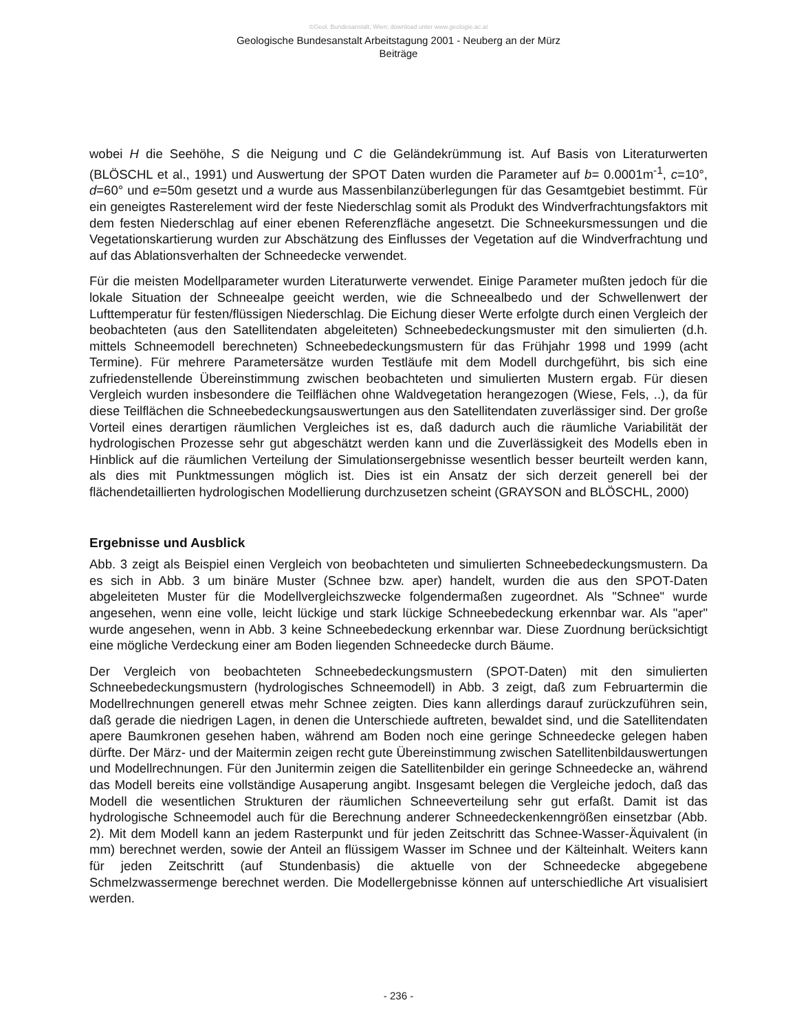©Geol. Bundesanstalt, Wien; download unter www.geologie.ac.at
Geologische Bundesanstalt Arbeitstagung 2001 - Neuberg an der Mürz
Beiträge
wobei H die Seehöhe, S die Neigung und C die Geländekrümmung ist. Auf Basis von Literaturwerten (BLÖSCHL et al., 1991) und Auswertung der SPOT Daten wurden die Parameter auf b= 0.0001m<sup>-1</sup>, c=10°, d=60° und e=50m gesetzt und a wurde aus Massenbilanzüberlegungen für das Gesamtgebiet bestimmt. Für ein geneigtes Rasterelement wird der feste Niederschlag somit als Produkt des Windverfrachtungsfaktors mit dem festen Niederschlag auf einer ebenen Referenzfläche angesetzt. Die Schneekursmessungen und die Vegetationskartierung wurden zur Abschätzung des Einflusses der Vegetation auf die Windverfrachtung und auf das Ablationsverhalten der Schneedecke verwendet.
Für die meisten Modellparameter wurden Literaturwerte verwendet. Einige Parameter mußten jedoch für die lokale Situation der Schneealpe geeicht werden, wie die Schneealbedo und der Schwellenwert der Lufttemperatur für festen/flüssigen Niederschlag. Die Eichung dieser Werte erfolgte durch einen Vergleich der beobachteten (aus den Satellitendaten abgeleiteten) Schneebedeckungsmuster mit den simulierten (d.h. mittels Schneemodell berechneten) Schneebedeckungsmustern für das Frühjahr 1998 und 1999 (acht Termine). Für mehrere Parametersätze wurden Testläufe mit dem Modell durchgeführt, bis sich eine zufriedenstellende Übereinstimmung zwischen beobachteten und simulierten Mustern ergab. Für diesen Vergleich wurden insbesondere die Teilflächen ohne Waldvegetation herangezogen (Wiese, Fels, ..), da für diese Teilflächen die Schneebedeckungsauswertungen aus den Satellitendaten zuverlässiger sind. Der große Vorteil eines derartigen räumlichen Vergleiches ist es, daß dadurch auch die räumliche Variabilität der hydrologischen Prozesse sehr gut abgeschätzt werden kann und die Zuverlässigkeit des Modells eben in Hinblick auf die räumlichen Verteilung der Simulationsergebnisse wesentlich besser beurteilt werden kann, als dies mit Punktmessungen möglich ist. Dies ist ein Ansatz der sich derzeit generell bei der flächendetaillierten hydrologischen Modellierung durchzusetzen scheint (GRAYSON and BLÖSCHL, 2000)
Ergebnisse und Ausblick
Abb. 3 zeigt als Beispiel einen Vergleich von beobachteten und simulierten Schneebedeckungsmustern. Da es sich in Abb. 3 um binäre Muster (Schnee bzw. aper) handelt, wurden die aus den SPOT-Daten abgeleiteten Muster für die Modellvergleichszwecke folgendermaßen zugeordnet. Als "Schnee" wurde angesehen, wenn eine volle, leicht lückige und stark lückige Schneebedeckung erkennbar war. Als "aper" wurde angesehen, wenn in Abb. 3 keine Schneebedeckung erkennbar war. Diese Zuordnung berücksichtigt eine mögliche Verdeckung einer am Boden liegenden Schneedecke durch Bäume.
Der Vergleich von beobachteten Schneebedeckungsmustern (SPOT-Daten) mit den simulierten Schneebedeckungsmustern (hydrologisches Schneemodell) in Abb. 3 zeigt, daß zum Februartermin die Modellrechnungen generell etwas mehr Schnee zeigten. Dies kann allerdings darauf zurückzuführen sein, daß gerade die niedrigen Lagen, in denen die Unterschiede auftreten, bewaldet sind, und die Satellitendaten apere Baumkronen gesehen haben, während am Boden noch eine geringe Schneedecke gelegen haben dürfte. Der März- und der Maitermin zeigen recht gute Übereinstimmung zwischen Satellitenbildauswertungen und Modellrechnungen. Für den Junitermin zeigen die Satellitenbilder ein geringe Schneedecke an, während das Modell bereits eine vollständige Ausaperung angibt. Insgesamt belegen die Vergleiche jedoch, daß das Modell die wesentlichen Strukturen der räumlichen Schneeverteilung sehr gut erfaßt. Damit ist das hydrologische Schneemodel auch für die Berechnung anderer Schneedeckenkenngrößen einsetzbar (Abb. 2). Mit dem Modell kann an jedem Rasterpunkt und für jeden Zeitschritt das Schnee-Wasser-Äquivalent (in mm) berechnet werden, sowie der Anteil an flüssigem Wasser im Schnee und der Kälteinhalt. Weiters kann für jeden Zeitschritt (auf Stundenbasis) die aktuelle von der Schneedecke abgegebene Schmelzwassermenge berechnet werden. Die Modellergebnisse können auf unterschiedliche Art visualisiert werden.
- 236 -